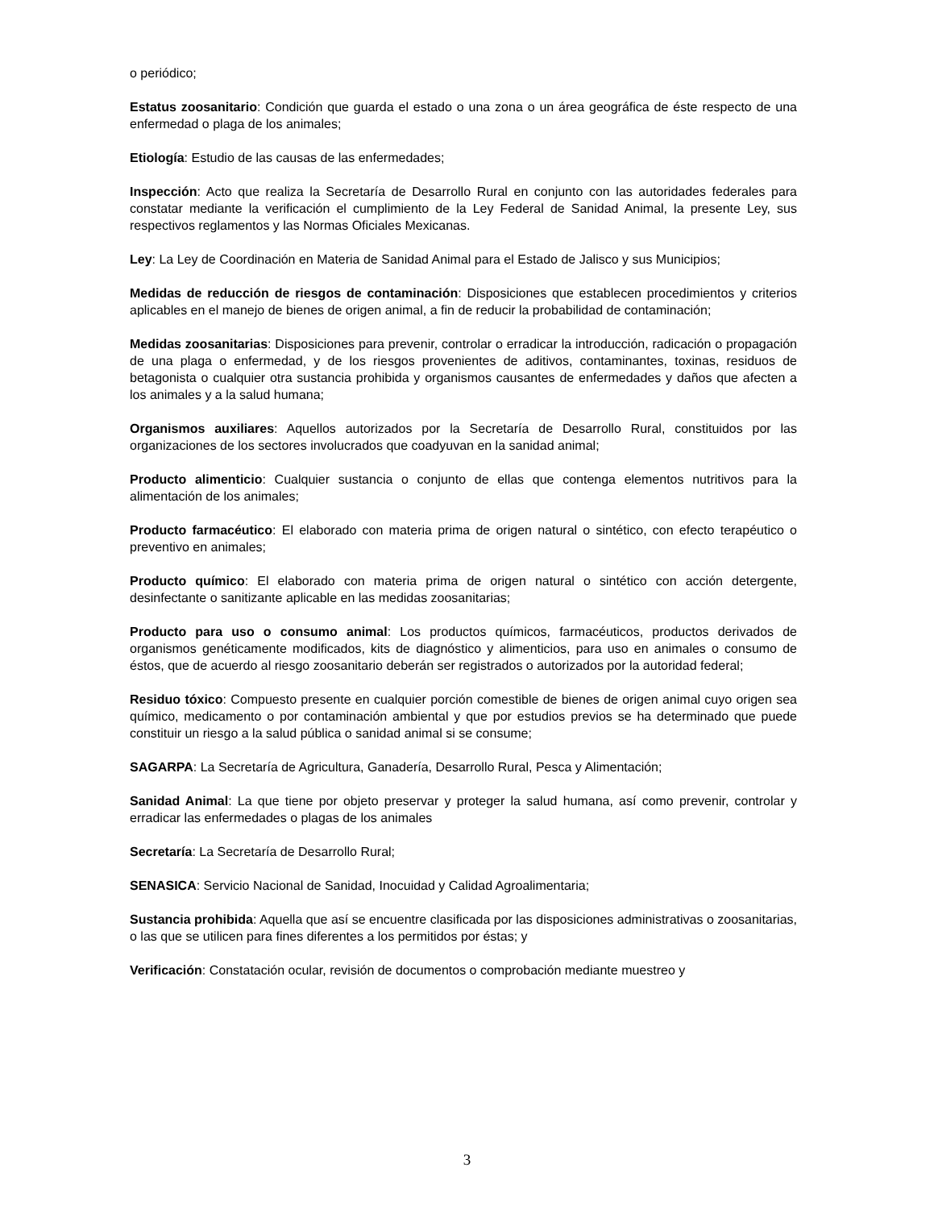o periódico;
Estatus zoosanitario: Condición que guarda el estado o una zona o un área geográfica de éste respecto de una enfermedad o plaga de los animales;
Etiología: Estudio de las causas de las enfermedades;
Inspección: Acto que realiza la Secretaría de Desarrollo Rural en conjunto con las autoridades federales para constatar mediante la verificación el cumplimiento de la Ley Federal de Sanidad Animal, la presente Ley, sus respectivos reglamentos y las Normas Oficiales Mexicanas.
Ley: La Ley de Coordinación en Materia de Sanidad Animal para el Estado de Jalisco y sus Municipios;
Medidas de reducción de riesgos de contaminación: Disposiciones que establecen procedimientos y criterios aplicables en el manejo de bienes de origen animal, a fin de reducir la probabilidad de contaminación;
Medidas zoosanitarias: Disposiciones para prevenir, controlar o erradicar la introducción, radicación o propagación de una plaga o enfermedad, y de los riesgos provenientes de aditivos, contaminantes, toxinas, residuos de betagonista o cualquier otra sustancia prohibida y organismos causantes de enfermedades y daños que afecten a los animales y a la salud humana;
Organismos auxiliares: Aquellos autorizados por la Secretaría de Desarrollo Rural, constituidos por las organizaciones de los sectores involucrados que coadyuvan en la sanidad animal;
Producto alimenticio: Cualquier sustancia o conjunto de ellas que contenga elementos nutritivos para la alimentación de los animales;
Producto farmacéutico: El elaborado con materia prima de origen natural o sintético, con efecto terapéutico o preventivo en animales;
Producto químico: El elaborado con materia prima de origen natural o sintético con acción detergente, desinfectante o sanitizante aplicable en las medidas zoosanitarias;
Producto para uso o consumo animal: Los productos químicos, farmacéuticos, productos derivados de organismos genéticamente modificados, kits de diagnóstico y alimenticios, para uso en animales o consumo de éstos, que de acuerdo al riesgo zoosanitario deberán ser registrados o autorizados por la autoridad federal;
Residuo tóxico: Compuesto presente en cualquier porción comestible de bienes de origen animal cuyo origen sea químico, medicamento o por contaminación ambiental y que por estudios previos se ha determinado que puede constituir un riesgo a la salud pública o sanidad animal si se consume;
SAGARPA: La Secretaría de Agricultura, Ganadería, Desarrollo Rural, Pesca y Alimentación;
Sanidad Animal: La que tiene por objeto preservar y proteger la salud humana, así como prevenir, controlar y erradicar las enfermedades o plagas de los animales
Secretaría: La Secretaría de Desarrollo Rural;
SENASICA: Servicio Nacional de Sanidad, Inocuidad y Calidad Agroalimentaria;
Sustancia prohibida: Aquella que así se encuentre clasificada por las disposiciones administrativas o zoosanitarias, o las que se utilicen para fines diferentes a los permitidos por éstas; y
Verificación: Constatación ocular, revisión de documentos o comprobación mediante muestreo y
3